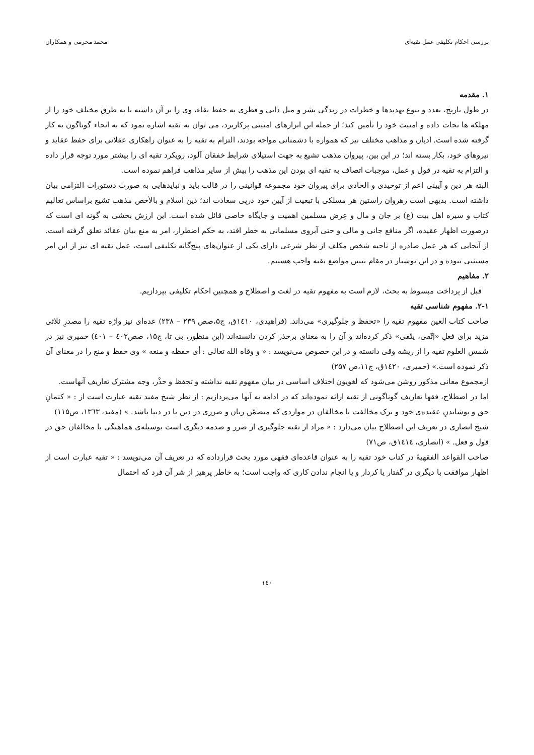بررسی احکام تکلیفی عمل تقیه‌ای محمد محرمی و همکاران
۱. مقدمه
در طول تاریخ، تعدد و تنوع تهدیدها و خطرات در زندگی بشر و میل ذاتی و فطری به حفظ بقاء، وی را بر آن داشته تا به طرق مختلف خود را از مهلکه ها نجات داده و امنیت خود را تأمین کند؛ از جمله این ابزارهای امنیتی پرکاربرد، می توان به تقیه اشاره نمود که به انحاء گوناگون به کار گرفته شده است. ادیان و مذاهب مختلف نیز که همواره با دشمنانی مواجه بودند، التزام به تقیه را به عنوان راهکاری عقلانی برای حفظ عقاید و نیروهای خود، بکار بسته اند؛ در این بین، پیروان مذهب تشیع به جهت استیلای شرایط خفقان آلود، رویکرد تقیه ای را بیشتر مورد توجه قرار داده و التزام به تقیه در قول و عمل، موجبات اتصاف به تقیه ای بودن این مذهب را بیش از سایر مذاهب فراهم نموده است.
البته هر دین و آیینی اعم از توحیدی و الحادی برای پیروان خود مجموعه قوانینی را در قالب باید و نبایدهایی به صورت دستورات التزامی بیان داشته است. بدیهی است رهروان راستین هر مسلکی با تبعیت از آیین خود درپی سعادت اند؛ دین اسلام و بالأخص مذهب تشیع براساس تعالیم کتاب و سیره اهل بیت (ع) بر جان و مال و عِرض مسلمین اهمیت و جایگاه خاصی قائل شده است. این ارزش بخشی به گونه ای است که درصورت اظهار عقیده، اگر منافع جانی و مالی و حتی آبروی مسلمانی به خطر افتد، به حکم اضطرار، امر به منع بیان عقائد تعلق گرفته است. از آنجایی که هر عمل صادره از ناحیه شخص مکلف از نظر شرعی دارای یکی از عنوان‌های پنج‌گانه تکلیفی است، عمل تقیه ای نیز از این امر مستثنی نبوده و در این نوشتار در مقام تبیین مواضع تقیه واجب هستیم.
۲. مفاهیم
قبل از پرداخت مبسوط به بحث، لازم است به مفهوم تقیه در لغت و اصطلاح و همچنین احکام تکلیفی بپردازیم.
۲-۱. مفهوم شناسی تقیه
صاحب کتاب العین مفهوم تقیه را «تحفظ و جلوگیری» می‌داند. (فراهیدی، ۱٤۱۰ق، ج۵،صص ۲۳۹ – ۲۳۸) عده‌ای نیز واژه تقیه را مصدرِ ثلاثی مزید برای فعلِ «إتّقی، یتّقی» ذکر کرده‌اند و آن را به معنای برحذر کردن دانسته‌اند (ابن منظور، بی تا، ج۱۵، صص٤۰۲ – ٤۰۱) حمیری نیز در شمس العلوم تقیه را از ریشه وقی دانسته و در این خصوص می‌نویسد : « و وقاه الله تعالی : أی حفظه و منعه » وی حفظ و منع را در معنای آن ذکر نموده است.» (حمیری، ۱٤۲۰ق، ج۱۱،ص ۲۵۷)
ازمجموع معانی مذکور روشن می‌شود که لغویون اختلاف اساسی در بیان مفهوم تقیه نداشته و تحفظ و حذْر، وجه مشترک تعاریف آنهاست.
اما در اصطلاح، فقها تعاریف گوناگونی از تقیه ارائه نموده‌اند که در ادامه به آنها می‌پردازیم : از نظر شیخ مفید تقیه عبارت است از : « کتمانِ حق و پوشاندنِ عقیده‌ی خود و ترک مخالفت با مخالفان در مواردی که متضمّن زیان و ضرری در دین یا در دنیا باشد. » (مفید، ۱۳٦۳، ص۱۱۵)
شیخ انصاری در تعریف این اصطلاح بیان می‌دارد : « مراد از تقیه جلوگیری از ضرر و صدمه دیگری است بوسیله‌ی هماهنگی با مخالفان حق در قول و فعل. » (انصاری، ۱٤۱٤ق، ص۷۱)
صاحب القواعد الفقهیۀ در کتاب خود تقیه را به عنوان قاعده‌ای فقهی مورد بحث قرارداده که در تعریف آن می‌نویسد : « تقیه عبارت است از اظهار موافقت با دیگری در گفتار یا کردار و یا انجام ندادن کاری که واجب است؛ به خاطر پرهیز از شر آن فرد که احتمال
۱٤۰